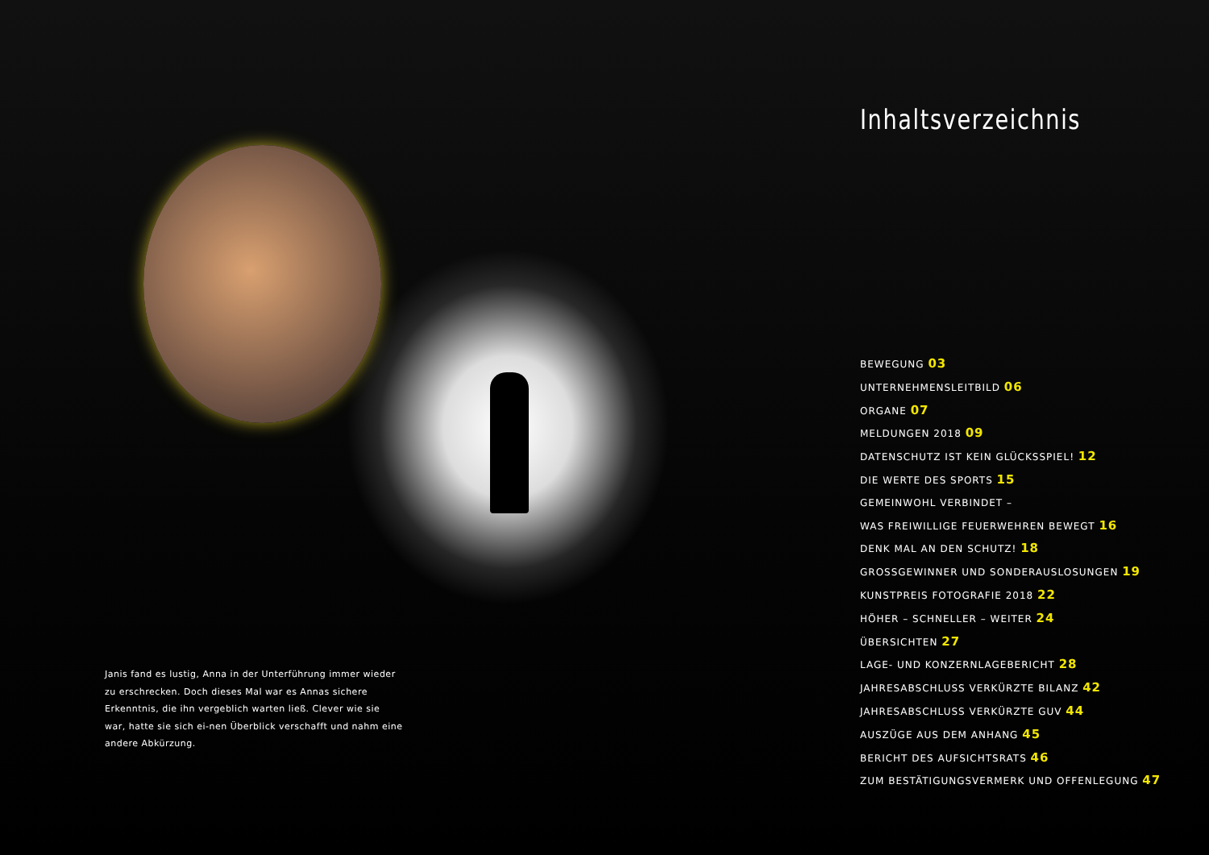Janis fand es lustig, Anna in der Unterführung immer wieder zu erschrecken. Doch dieses Mal war es Annas sichere Erkenntnis, die ihn vergeblich warten ließ. Clever wie sie war, hatte sie sich ei-nen Überblick verschafft und nahm eine andere Abkürzung.
Inhaltsverzeichnis
BEWEGUNG 03
UNTERNEHMENSLEITBILD 06
ORGANE 07
MELDUNGEN 2018 09
DATENSCHUTZ IST KEIN GLÜCKSSPIEL! 12
DIE WERTE DES SPORTS 15
GEMEINWOHL VERBINDET –
WAS FREIWILLIGE FEUERWEHREN BEWEGT 16
DENK MAL AN DEN SCHUTZ! 18
GROSSGEWINNER UND SONDERAUSLOSUNGEN 19
KUNSTPREIS FOTOGRAFIE 2018 22
HÖHER – SCHNELLER – WEITER 24
ÜBERSICHTEN 27
LAGE- UND KONZERNLAGEBERICHT 28
JAHRESABSCHLUSS VERKÜRZTE BILANZ 42
JAHRESABSCHLUSS VERKÜRZTE GUV 44
AUSZÜGE AUS DEM ANHANG 45
BERICHT DES AUFSICHTSRATS 46
ZUM BESTÄTIGUNGSVERMERK UND OFFENLEGUNG 47